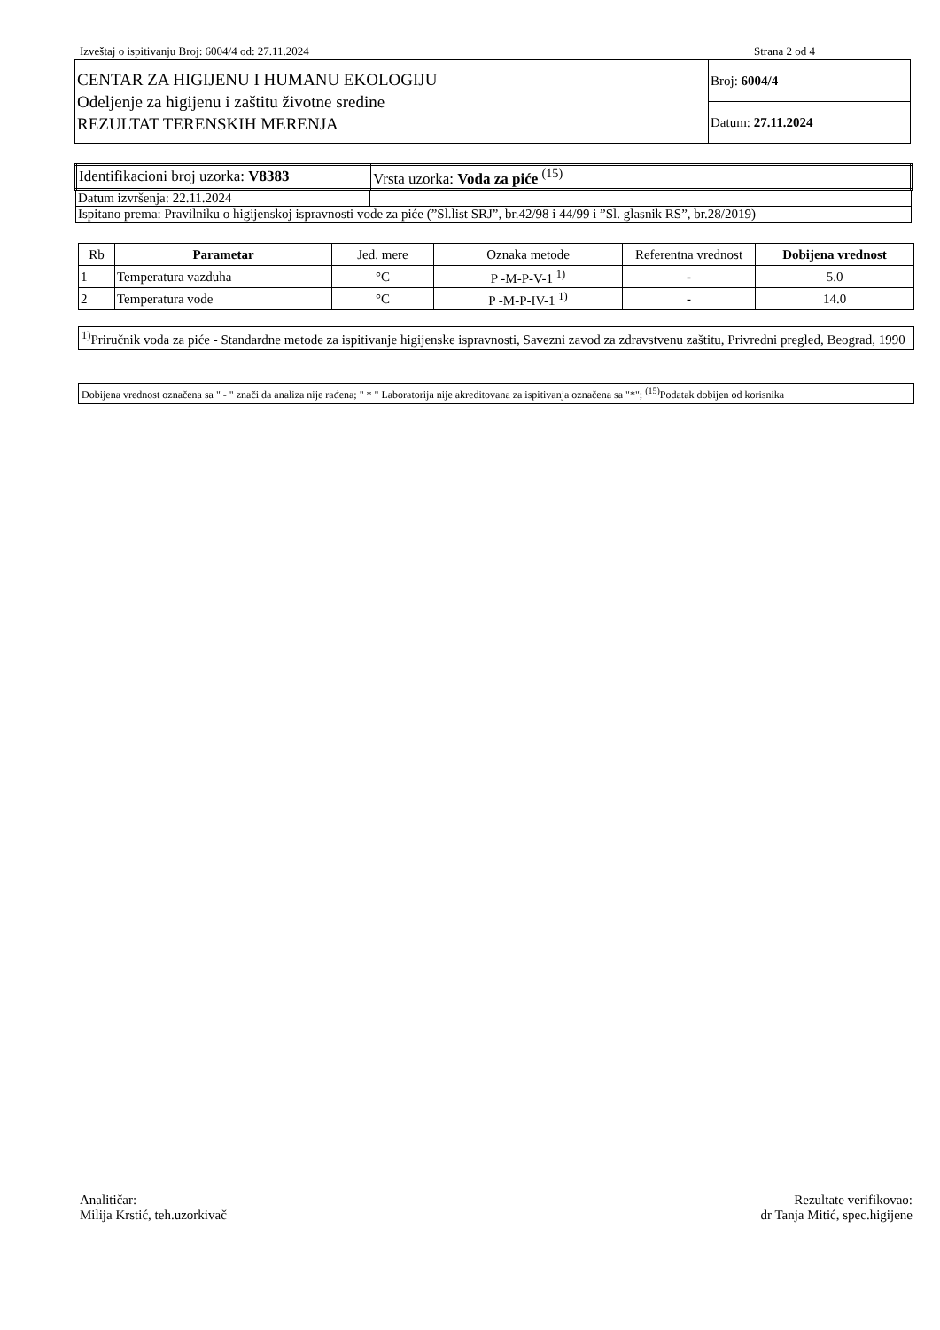Izveštaj o ispitivanju Broj: 6004/4 od: 27.11.2024 Strana 2 od 4
| CENTAR ZA HIGIJENU I HUMANU EKOLOGIJU Odeljenje za higijenu i zaštitu životne sredine REZULTAT TERENSKIH MERENJA | Broj: 6004/4 |
| | Datum: 27.11.2024 |
| Identifikacioni broj uzorka: V8383 | Vrsta uzorka: Voda za piće <sup>(15)</sup> |
| Datum izvršenja: 22.11.2024 | |
| Ispitano prema: Pravilniku o higijenskoj ispravnosti vode za piće (”Sl.list SRJ”, br.42/98 i 44/99 i ”Sl. glasnik RS”, br.28/2019) | |
| Rb | Parametar | Jed. mere | Oznaka metode | Referentna vrednost | Dobijena vrednost |
| --- | --- | --- | --- | --- | --- |
| 1 | Temperatura vazduha | °C | P -M-P-V-1 <sup>1)</sup> | - | 5.0 |
| 2 | Temperatura vode | °C | P -M-P-IV-1 <sup>1)</sup> | - | 14.0 |
<sup>1)</sup> Priručnik voda za piće - Standardne metode za ispitivanje higijenske ispravnosti, Savezni zavod za zdravstvenu zaštitu, Privredni pregled, Beograd, 1990
Dobijena vrednost označena sa " - " znači da analiza nije rađena; " * " Laboratorija nije akreditovana za ispitivanja označena sa "*"; <sup>(15)</sup>Podatak dobijen od korisnika
Analitičar:
Milija Krstić, teh.uzorkivač
Rezultate verifikovao:
dr Tanja Mitić, spec.higijene